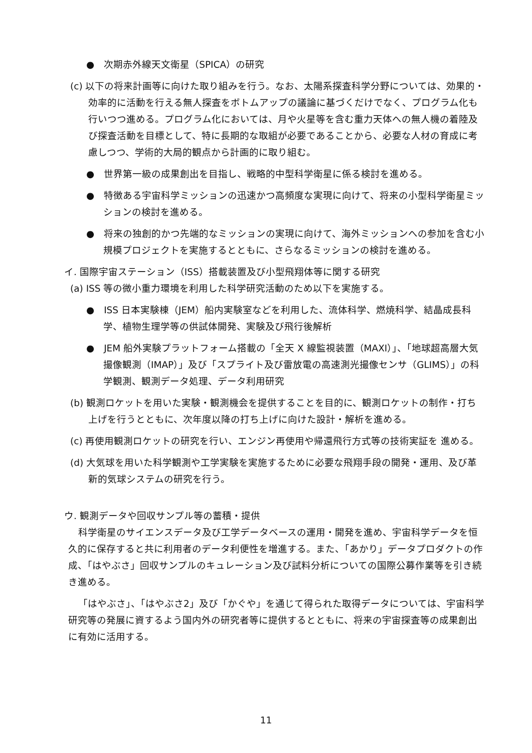●　次期赤外線天文衛星（SPICA）の研究
(c) 以下の将来計画等に向けた取り組みを行う。なお、太陽系探査科学分野については、効果的・効率的に活動を行える無人探査をボトムアップの議論に基づくだけでなく、プログラム化も行いつつ進める。プログラム化においては、月や火星等を含む重力天体への無人機の着陸及び探査活動を目標として、特に長期的な取組が必要であることから、必要な人材の育成に考慮しつつ、学術的大局的観点から計画的に取り組む。
●　世界第一級の成果創出を目指し、戦略的中型科学衛星に係る検討を進める。
●　特徴ある宇宙科学ミッションの迅速かつ高頻度な実現に向けて、将来の小型科学衛星ミッションの検討を進める。
●　将来の独創的かつ先端的なミッションの実現に向けて、海外ミッションへの参加を含む小規模プロジェクトを実施するとともに、さらなるミッションの検討を進める。
イ. 国際宇宙ステーション（ISS）搭載装置及び小型飛翔体等に関する研究
(a) ISS 等の微小重力環境を利用した科学研究活動のため以下を実施する。
●　ISS 日本実験棟（JEM）船内実験室などを利用した、流体科学、燃焼科学、結晶成長科学、植物生理学等の供試体開発、実験及び飛行後解析
●　JEM 船外実験プラットフォーム搭載の「全天 X 線監視装置（MAXI）」、「地球超高層大気撮像観測（IMAP）」及び「スプライト及び雷放電の高速測光撮像センサ（GLIMS）」の科学観測、観測データ処理、データ利用研究
(b) 観測ロケットを用いた実験・観測機会を提供することを目的に、観測ロケットの制作・打ち上げを行うとともに、次年度以降の打ち上げに向けた設計・解析を進める。
(c) 再使用観測ロケットの研究を行い、エンジン再使用や帰還飛行方式等の技術実証を 進める。
(d) 大気球を用いた科学観測や工学実験を実施するために必要な飛翔手段の開発・運用、及び革新的気球システムの研究を行う。
ウ. 観測データや回収サンプル等の蓄積・提供
科学衛星のサイエンスデータ及び工学データベースの運用・開発を進め、宇宙科学データを恒久的に保存すると共に利用者のデータ利便性を増進する。また、「あかり」データプロダクトの作成、「はやぶさ」回収サンプルのキュレーション及び試料分析についての国際公募作業等を引き続き進める。
「はやぶさ」、「はやぶさ2」及び「かぐや」を通じて得られた取得データについては、宇宙科学研究等の発展に資するよう国内外の研究者等に提供するとともに、将来の宇宙探査等の成果創出に有効に活用する。
11